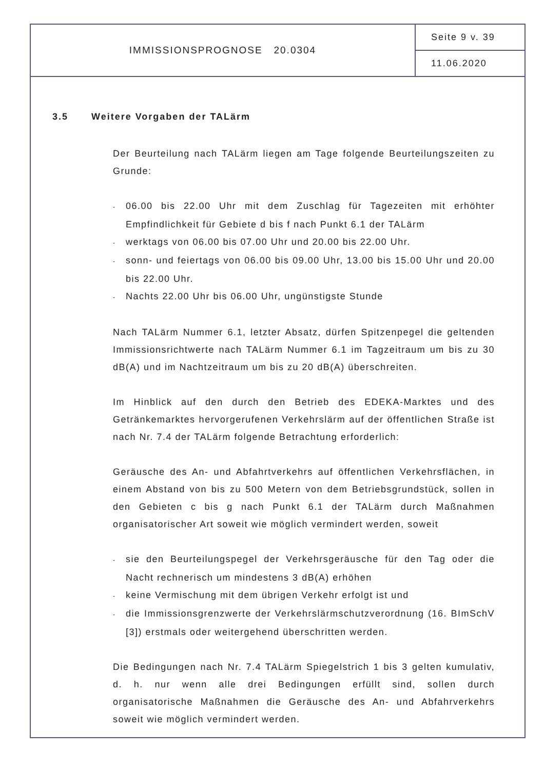IMMISSIONSPROGNOSE 20.0304
Seite 9 v. 39
11.06.2020
3.5 Weitere Vorgaben der TALärm
Der Beurteilung nach TALärm liegen am Tage folgende Beurteilungszeiten zu Grunde:
- 06.00 bis 22.00 Uhr mit dem Zuschlag für Tagezeiten mit erhöhter Empfindlichkeit für Gebiete d bis f nach Punkt 6.1 der TALärm
- werktags von 06.00 bis 07.00 Uhr und 20.00 bis 22.00 Uhr.
- sonn- und feiertags von 06.00 bis 09.00 Uhr, 13.00 bis 15.00 Uhr und 20.00 bis 22.00 Uhr.
- Nachts 22.00 Uhr bis 06.00 Uhr, ungünstigste Stunde
Nach TALärm Nummer 6.1, letzter Absatz, dürfen Spitzenpegel die geltenden Immissionsrichtwerte nach TALärm Nummer 6.1 im Tagzeitraum um bis zu 30 dB(A) und im Nachtzeitraum um bis zu 20 dB(A) überschreiten.
Im Hinblick auf den durch den Betrieb des EDEKA-Marktes und des Getränkemarktes hervorgerufenen Verkehrslärm auf der öffentlichen Straße ist nach Nr. 7.4 der TALärm folgende Betrachtung erforderlich:
Geräusche des An- und Abfahrtverkehrs auf öffentlichen Verkehrsflächen, in einem Abstand von bis zu 500 Metern von dem Betriebsgrundstück, sollen in den Gebieten c bis g nach Punkt 6.1 der TALärm durch Maßnahmen organisatorischer Art soweit wie möglich vermindert werden, soweit
- sie den Beurteilungspegel der Verkehrsgeräusche für den Tag oder die Nacht rechnerisch um mindestens 3 dB(A) erhöhen
- keine Vermischung mit dem übrigen Verkehr erfolgt ist und
- die Immissionsgrenzwerte der Verkehrslärmschutzverordnung (16. BImSchV [3]) erstmals oder weitergehend überschritten werden.
Die Bedingungen nach Nr. 7.4 TALärm Spiegelstrich 1 bis 3 gelten kumulativ, d. h. nur wenn alle drei Bedingungen erfüllt sind, sollen durch organisatorische Maßnahmen die Geräusche des An- und Abfahrverkehrs soweit wie möglich vermindert werden.